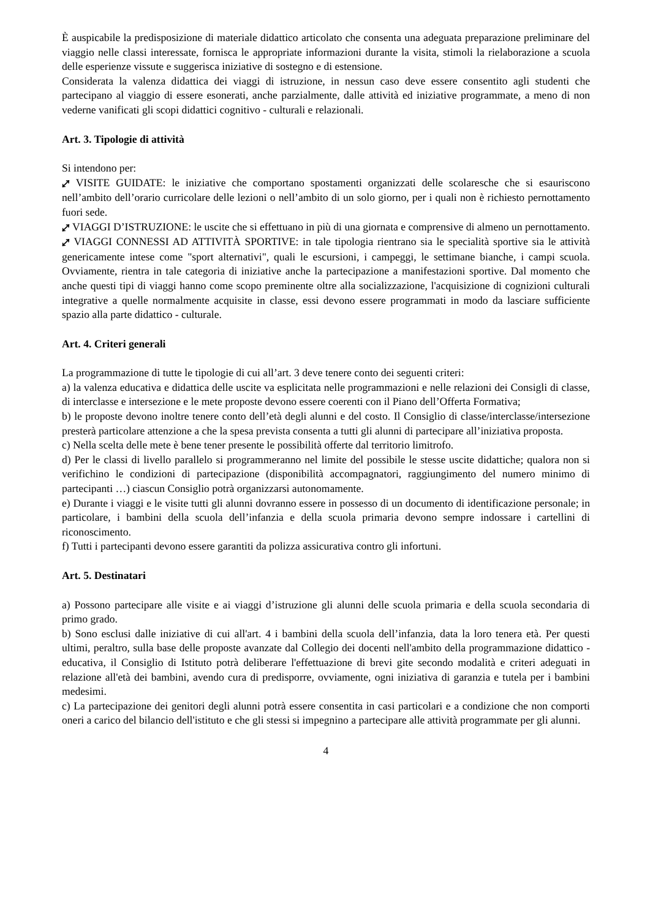È auspicabile la predisposizione di materiale didattico articolato che consenta una adeguata preparazione preliminare del viaggio nelle classi interessate, fornisca le appropriate informazioni durante la visita, stimoli la rielaborazione a scuola delle esperienze vissute e suggerisca iniziative di sostegno e di estensione.
Considerata la valenza didattica dei viaggi di istruzione, in nessun caso deve essere consentito agli studenti che partecipano al viaggio di essere esonerati, anche parzialmente, dalle attività ed iniziative programmate, a meno di non vederne vanificati gli scopi didattici cognitivo - culturali e relazionali.
Art. 3. Tipologie di attività
Si intendono per:
⤢ VISITE GUIDATE: le iniziative che comportano spostamenti organizzati delle scolaresche che si esauriscono nell’ambito dell’orario curricolare delle lezioni o nell’ambito di un solo giorno, per i quali non è richiesto pernottamento fuori sede.
⤢ VIAGGI D’ISTRUZIONE: le uscite che si effettuano in più di una giornata e comprensive di almeno un pernottamento.
⤢ VIAGGI CONNESSI AD ATTIVITÀ SPORTIVE: in tale tipologia rientrano sia le specialità sportive sia le attività genericamente intese come "sport alternativi", quali le escursioni, i campeggi, le settimane bianche, i campi scuola. Ovviamente, rientra in tale categoria di iniziative anche la partecipazione a manifestazioni sportive. Dal momento che anche questi tipi di viaggi hanno come scopo preminente oltre alla socializzazione, l'acquisizione di cognizioni culturali integrative a quelle normalmente acquisite in classe, essi devono essere programmati in modo da lasciare sufficiente spazio alla parte didattico - culturale.
Art. 4. Criteri generali
La programmazione di tutte le tipologie di cui all’art. 3 deve tenere conto dei seguenti criteri:
a) la valenza educativa e didattica delle uscite va esplicitata nelle programmazioni e nelle relazioni dei Consigli di classe, di interclasse e intersezione e le mete proposte devono essere coerenti con il Piano dell’Offerta Formativa;
b) le proposte devono inoltre tenere conto dell’età degli alunni e del costo. Il Consiglio di classe/interclasse/intersezione presterà particolare attenzione a che la spesa prevista consenta a tutti gli alunni di partecipare all’iniziativa proposta.
c) Nella scelta delle mete è bene tener presente le possibilità offerte dal territorio limitrofo.
d) Per le classi di livello parallelo si programmeranno nel limite del possibile le stesse uscite didattiche; qualora non si verifichino le condizioni di partecipazione (disponibilità accompagnatori, raggiungimento del numero minimo di partecipanti …) ciascun Consiglio potrà organizzarsi autonomamente.
e) Durante i viaggi e le visite tutti gli alunni dovranno essere in possesso di un documento di identificazione personale; in particolare, i bambini della scuola dell’infanzia e della scuola primaria devono sempre indossare i cartellini di riconoscimento.
f) Tutti i partecipanti devono essere garantiti da polizza assicurativa contro gli infortuni.
Art. 5. Destinatari
a) Possono partecipare alle visite e ai viaggi d’istruzione gli alunni delle scuola primaria e della scuola secondaria di primo grado.
b) Sono esclusi dalle iniziative di cui all'art. 4 i bambini della scuola dell’infanzia, data la loro tenera età. Per questi ultimi, peraltro, sulla base delle proposte avanzate dal Collegio dei docenti nell'ambito della programmazione didattico - educativa, il Consiglio di Istituto potrà deliberare l'effettuazione di brevi gite secondo modalità e criteri adeguati in relazione all'età dei bambini, avendo cura di predisporre, ovviamente, ogni iniziativa di garanzia e tutela per i bambini medesimi.
c) La partecipazione dei genitori degli alunni potrà essere consentita in casi particolari e a condizione che non comporti oneri a carico del bilancio dell'istituto e che gli stessi si impegnino a partecipare alle attività programmate per gli alunni.
4